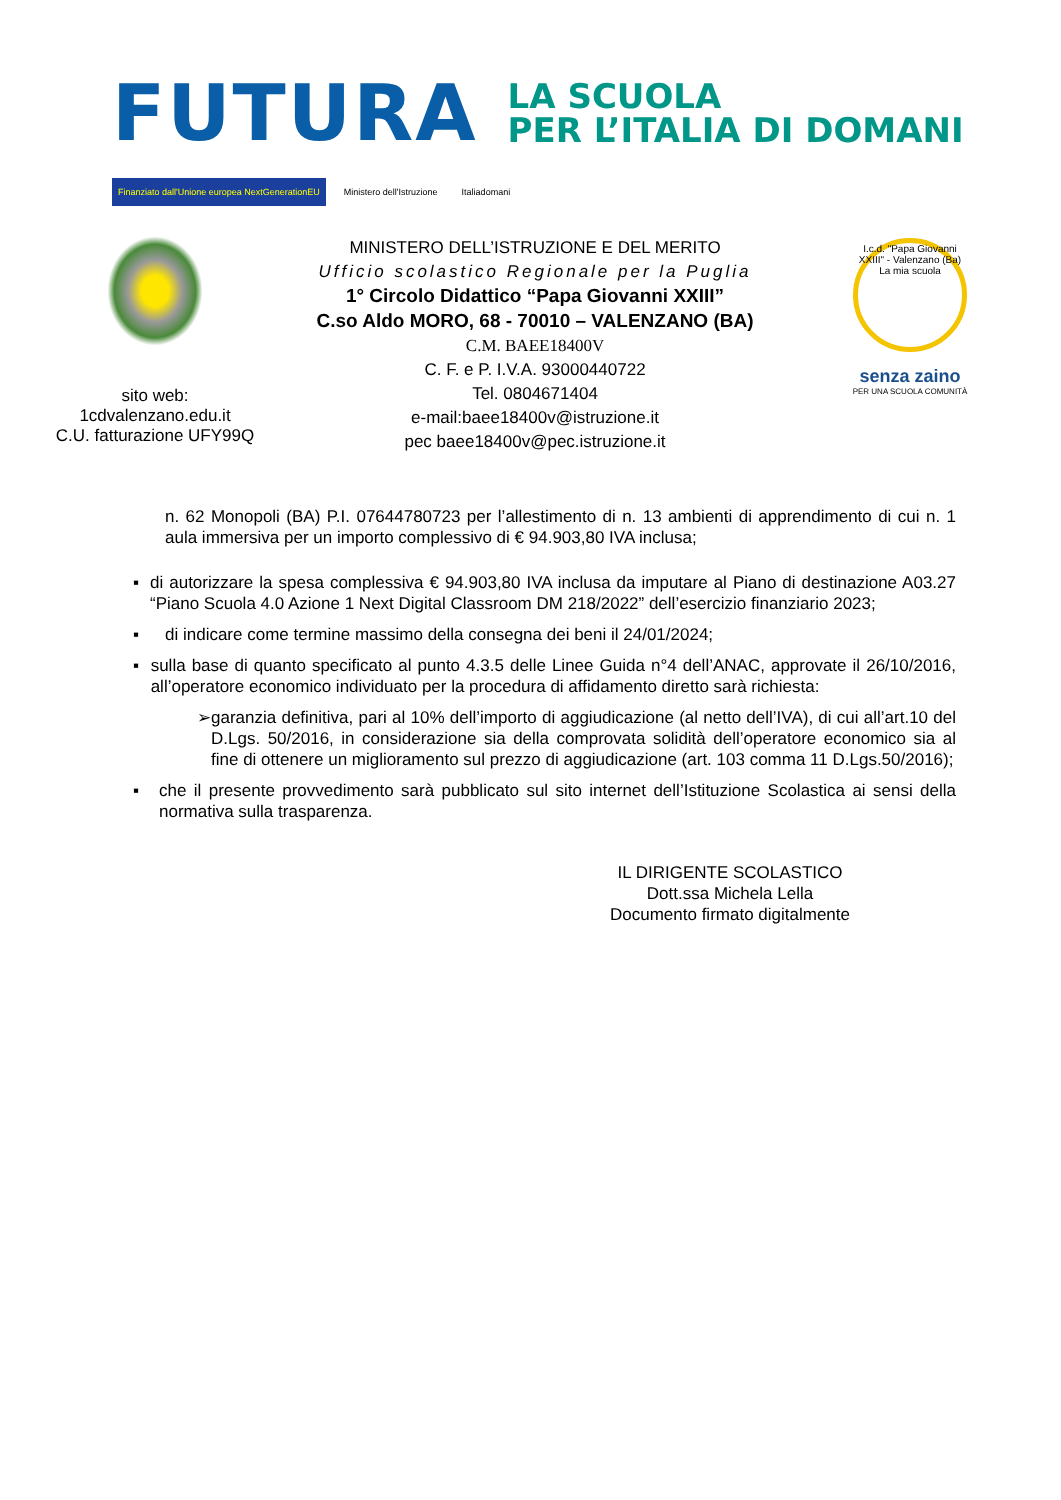FUTURA
LA SCUOLA
PER L’ITALIA DI DOMANI
Finanziato dall'Unione europea NextGenerationEU Ministero dell'Istruzione Italiadomani
sito web:
1cdvalenzano.edu.it
C.U. fatturazione UFY99Q
MINISTERO DELL’ISTRUZIONE E DEL MERITO
Ufficio scolastico Regionale per la Puglia
1° Circolo Didattico “Papa Giovanni XXIII”
C.so Aldo MORO, 68 - 70010 – VALENZANO (BA)
C.M. BAEE18400V
C. F. e P. I.V.A. 93000440722
Tel. 0804671404
e-mail:baee18400v@istruzione.it
pec baee18400v@pec.istruzione.it
I.c.d. "Papa Giovanni XXIII" - Valenzano (Ba) La mia scuola
senza zaino
PER UNA SCUOLA COMUNITÀ
n. 62 Monopoli (BA) P.I. 07644780723 per l’allestimento di n. 13 ambienti di apprendimento di cui n. 1 aula immersiva per un importo complessivo di € 94.903,80 IVA inclusa;
▪ di autorizzare la spesa complessiva € 94.903,80 IVA inclusa da imputare al Piano di destinazione A03.27 “Piano Scuola 4.0 Azione 1 Next Digital Classroom DM 218/2022” dell’esercizio finanziario 2023;
▪ di indicare come termine massimo della consegna dei beni il 24/01/2024;
▪ sulla base di quanto specificato al punto 4.3.5 delle Linee Guida n°4 dell’ANAC, approvate il 26/10/2016, all’operatore economico individuato per la procedura di affidamento diretto sarà richiesta:
➢ garanzia definitiva, pari al 10% dell’importo di aggiudicazione (al netto dell’IVA), di cui all’art.10 del D.Lgs. 50/2016, in considerazione sia della comprovata solidità dell’operatore economico sia al fine di ottenere un miglioramento sul prezzo di aggiudicazione (art. 103 comma 11 D.Lgs.50/2016);
▪ che il presente provvedimento sarà pubblicato sul sito internet dell’Istituzione Scolastica ai sensi della normativa sulla trasparenza.
IL DIRIGENTE SCOLASTICO
Dott.ssa Michela Lella
Documento firmato digitalmente